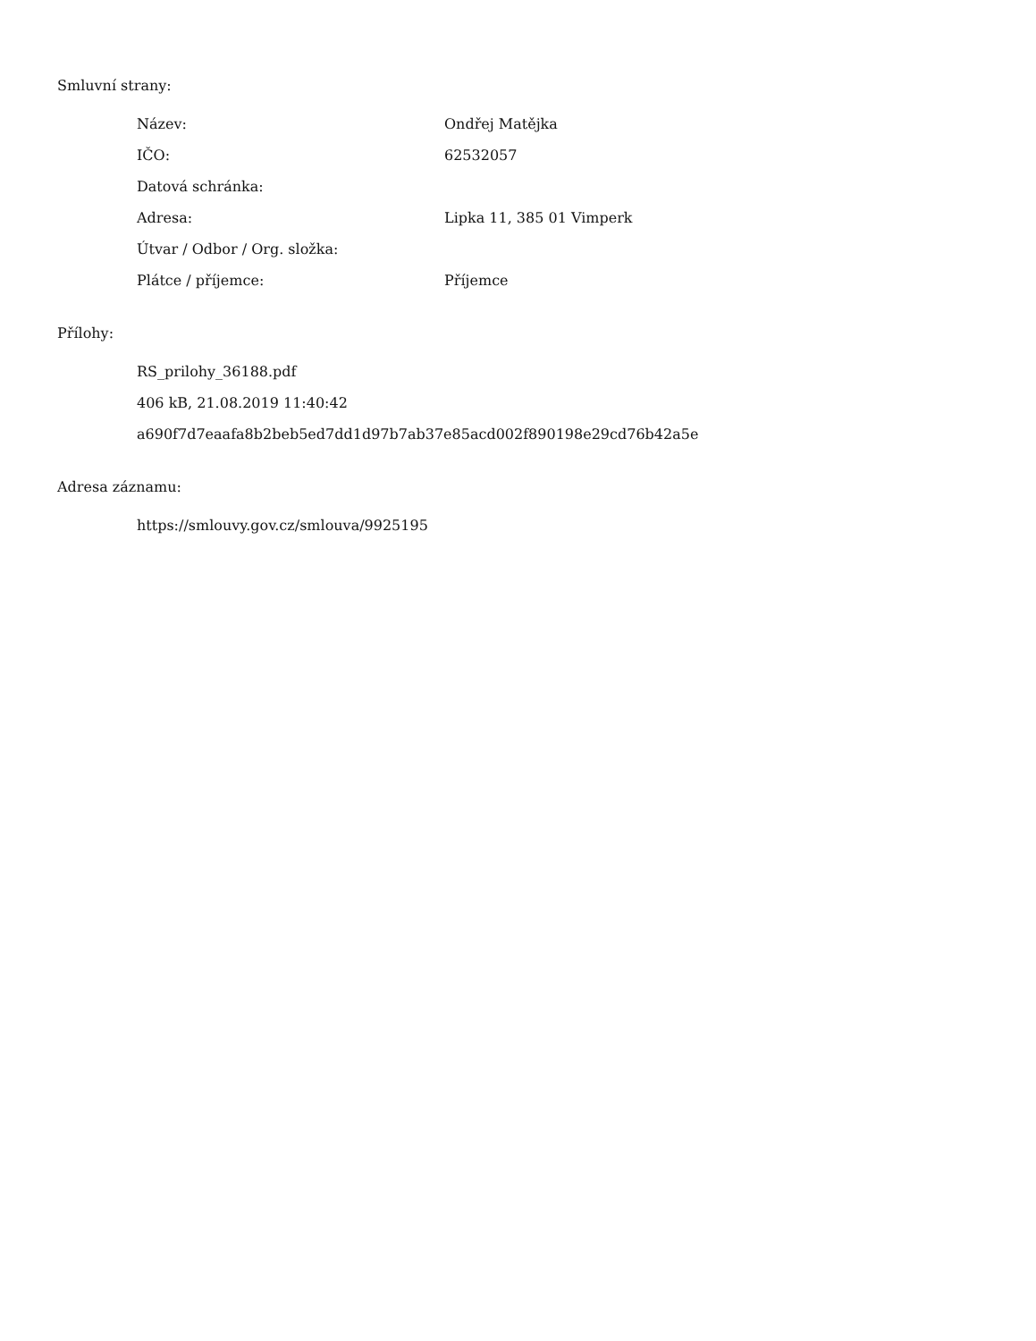Smluvní strany:
| Název: | Ondřej Matějka |
| IČO: | 62532057 |
| Datová schránka: | |
| Adresa: | Lipka 11, 385 01 Vimperk |
| Útvar / Odbor / Org. složka: | |
| Plátce / příjemce: | Příjemce |
Přílohy:
RS_prilohy_36188.pdf
406 kB, 21.08.2019 11:40:42
a690f7d7eaafa8b2beb5ed7dd1d97b7ab37e85acd002f890198e29cd76b42a5e
Adresa záznamu:
https://smlouvy.gov.cz/smlouva/9925195